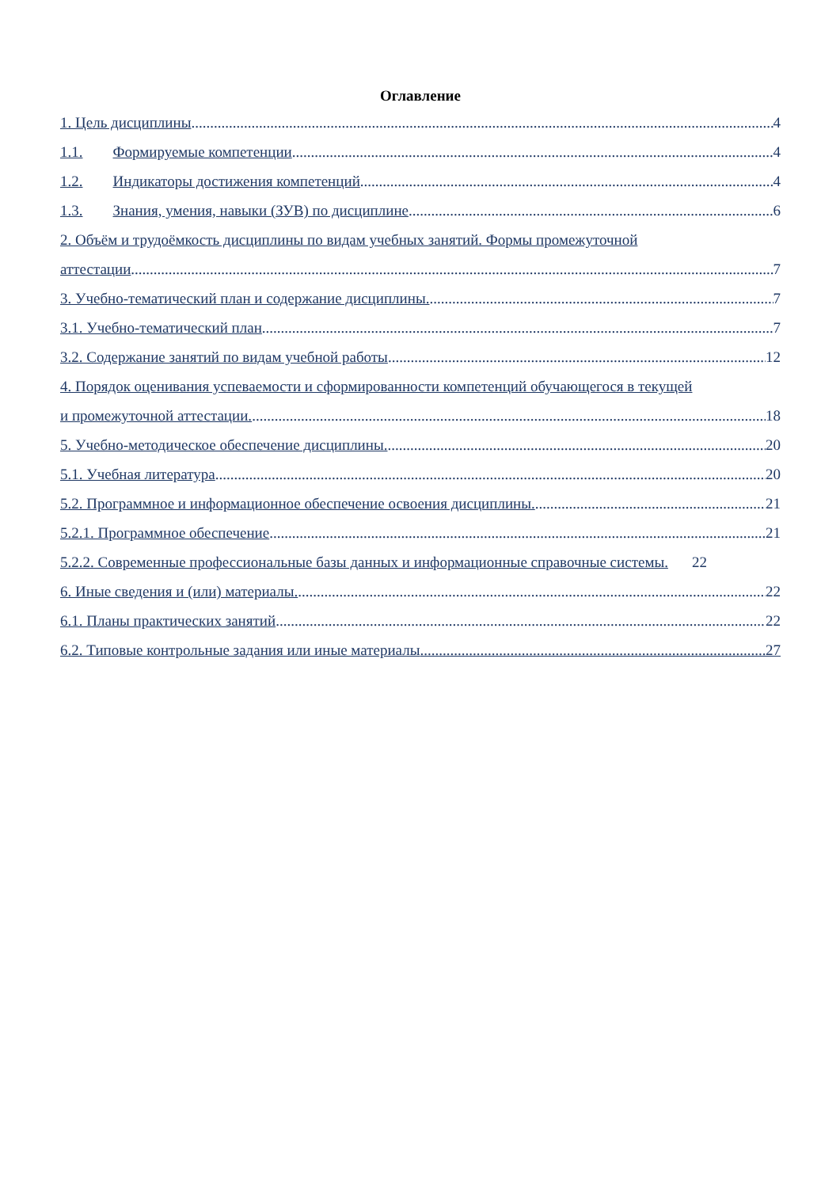Оглавление
1. Цель дисциплины 4
1.1. Формируемые компетенции 4
1.2. Индикаторы достижения компетенций 4
1.3. Знания, умения, навыки (ЗУВ) по дисциплине 6
2. Объём и трудоёмкость дисциплины по видам учебных занятий. Формы промежуточной
аттестации 7
3. Учебно-тематический план и содержание дисциплины. 7
3.1. Учебно-тематический план 7
3.2. Содержание занятий по видам учебной работы 12
4. Порядок оценивания успеваемости и сформированности компетенций обучающегося в текущей
и промежуточной аттестации. 18
5. Учебно-методическое обеспечение дисциплины. 20
5.1. Учебная литература 20
5.2. Программное и информационное обеспечение освоения дисциплины. 21
5.2.1. Программное обеспечение 21
5.2.2. Современные профессиональные базы данных и информационные справочные системы. 22
6. Иные сведения и (или) материалы. 22
6.1. Планы практических занятий 22
6.2. Типовые контрольные задания или иные материалы 27